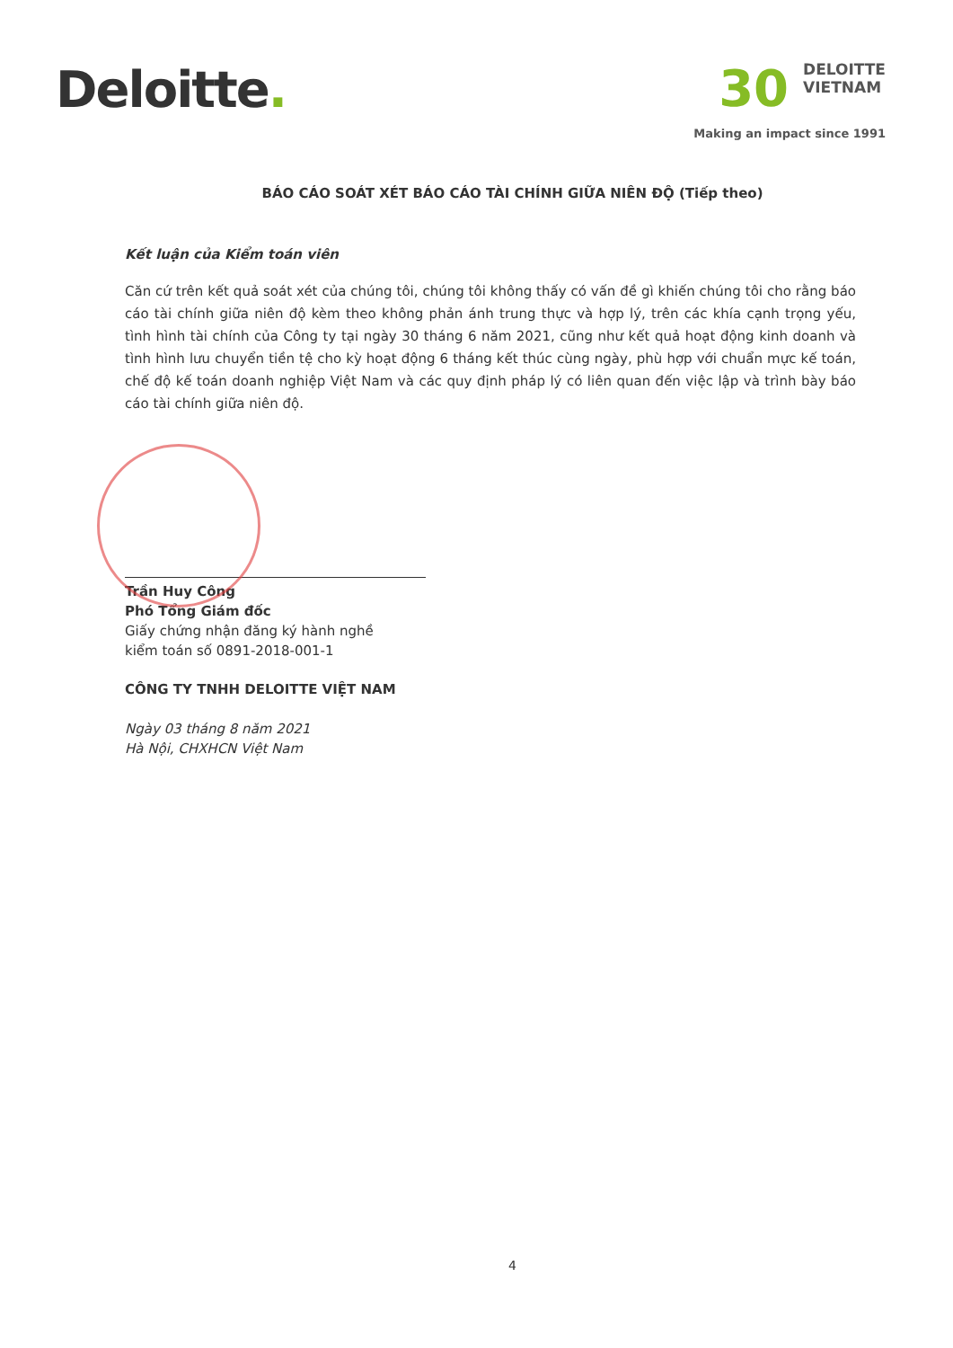Deloitte.
30 DELOITTE
VIETNAM
Making an impact since 1991
BÁO CÁO SOÁT XÉT BÁO CÁO TÀI CHÍNH GIỮA NIÊN ĐỘ (Tiếp theo)
Kết luận của Kiểm toán viên
Căn cứ trên kết quả soát xét của chúng tôi, chúng tôi không thấy có vấn đề gì khiến chúng tôi cho rằng báo cáo tài chính giữa niên độ kèm theo không phản ánh trung thực và hợp lý, trên các khía cạnh trọng yếu, tình hình tài chính của Công ty tại ngày 30 tháng 6 năm 2021, cũng như kết quả hoạt động kinh doanh và tình hình lưu chuyển tiền tệ cho kỳ hoạt động 6 tháng kết thúc cùng ngày, phù hợp với chuẩn mực kế toán, chế độ kế toán doanh nghiệp Việt Nam và các quy định pháp lý có liên quan đến việc lập và trình bày báo cáo tài chính giữa niên độ.
Trần Huy Công
Phó Tổng Giám đốc
Giấy chứng nhận đăng ký hành nghề
kiểm toán số 0891-2018-001-1
CÔNG TY TNHH DELOITTE VIỆT NAM
Ngày 03 tháng 8 năm 2021
Hà Nội, CHXHCN Việt Nam
4